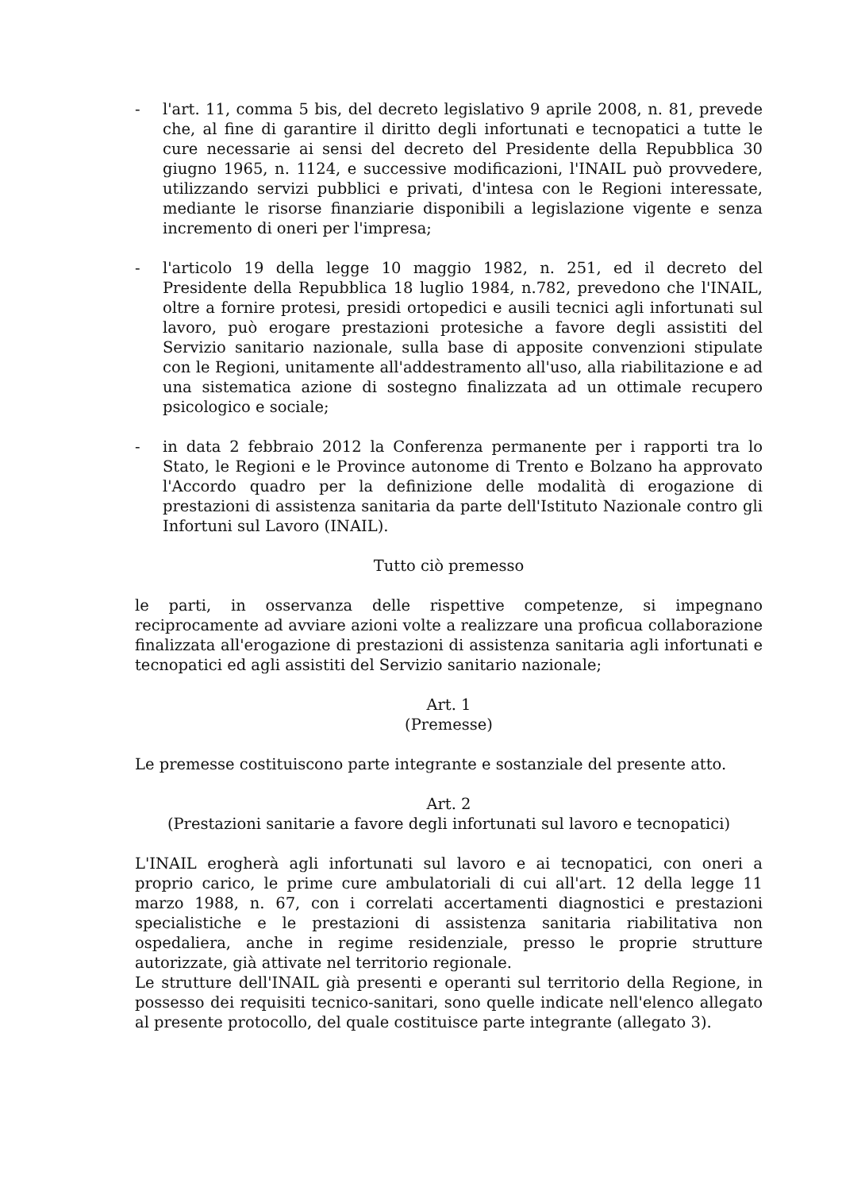- l'art. 11, comma 5 bis, del decreto legislativo 9 aprile 2008, n. 81, prevede che, al fine di garantire il diritto degli infortunati e tecnopatici a tutte le cure necessarie ai sensi del decreto del Presidente della Repubblica 30 giugno 1965, n. 1124, e successive modificazioni, l'INAIL può provvedere, utilizzando servizi pubblici e privati, d'intesa con le Regioni interessate, mediante le risorse finanziarie disponibili a legislazione vigente e senza incremento di oneri per l'impresa;
- l'articolo 19 della legge 10 maggio 1982, n. 251, ed il decreto del Presidente della Repubblica 18 luglio 1984, n.782, prevedono che l'INAIL, oltre a fornire protesi, presidi ortopedici e ausili tecnici agli infortunati sul lavoro, può erogare prestazioni protesiche a favore degli assistiti del Servizio sanitario nazionale, sulla base di apposite convenzioni stipulate con le Regioni, unitamente all'addestramento all'uso, alla riabilitazione e ad una sistematica azione di sostegno finalizzata ad un ottimale recupero psicologico e sociale;
- in data 2 febbraio 2012 la Conferenza permanente per i rapporti tra lo Stato, le Regioni e le Province autonome di Trento e Bolzano ha approvato l'Accordo quadro per la definizione delle modalità di erogazione di prestazioni di assistenza sanitaria da parte dell'Istituto Nazionale contro gli Infortuni sul Lavoro (INAIL).
Tutto ciò premesso
le parti, in osservanza delle rispettive competenze, si impegnano reciprocamente ad avviare azioni volte a realizzare una proficua collaborazione finalizzata all'erogazione di prestazioni di assistenza sanitaria agli infortunati e tecnopatici ed agli assistiti del Servizio sanitario nazionale;
Art. 1
(Premesse)
Le premesse costituiscono parte integrante e sostanziale del presente atto.
Art. 2
(Prestazioni sanitarie a favore degli infortunati sul lavoro e tecnopatici)
L'INAIL erogherà agli infortunati sul lavoro e ai tecnopatici, con oneri a proprio carico, le prime cure ambulatoriali di cui all'art. 12 della legge 11 marzo 1988, n. 67, con i correlati accertamenti diagnostici e prestazioni specialistiche e le prestazioni di assistenza sanitaria riabilitativa non ospedaliera, anche in regime residenziale, presso le proprie strutture autorizzate, già attivate nel territorio regionale.
Le strutture dell'INAIL già presenti e operanti sul territorio della Regione, in possesso dei requisiti tecnico-sanitari, sono quelle indicate nell'elenco allegato al presente protocollo, del quale costituisce parte integrante (allegato 3).